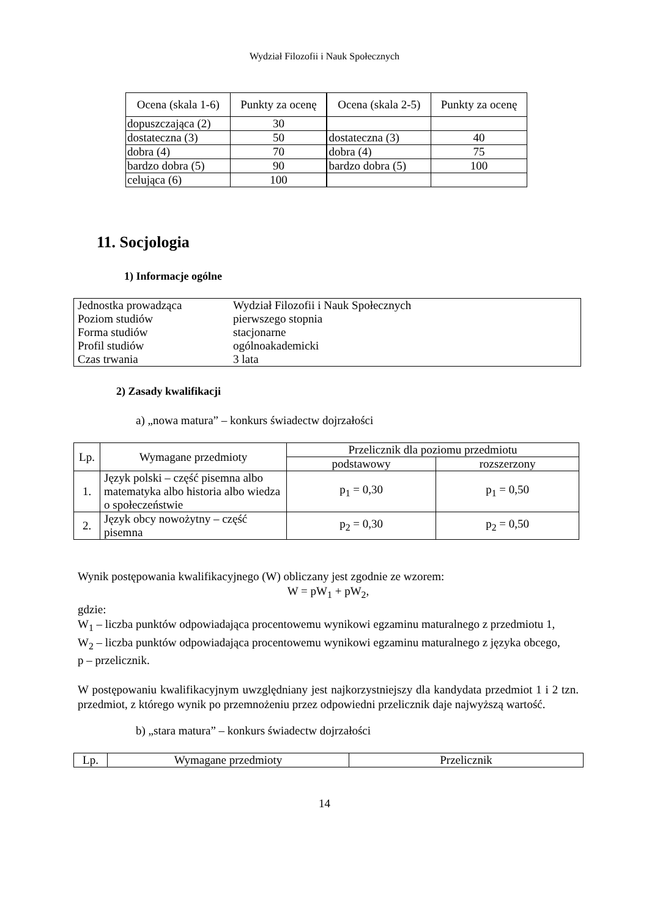Wydział Filozofii i Nauk Społecznych
| Ocena (skala 1-6) | Punkty za ocenę | Ocena (skala 2-5) | Punkty za ocenę |
| --- | --- | --- | --- |
| dopuszczająca (2) | 30 | | |
| dostateczna (3) | 50 | dostateczna (3) | 40 |
| dobra (4) | 70 | dobra (4) | 75 |
| bardzo dobra (5) | 90 | bardzo dobra (5) | 100 |
| celująca (6) | 100 | | |
11. Socjologia
1) Informacje ogólne
| Jednostka prowadząca | Wydział Filozofii i Nauk Społecznych |
| Poziom studiów | pierwszego stopnia |
| Forma studiów | stacjonarne |
| Profil studiów | ogólnoakademicki |
| Czas trwania | 3 lata |
2) Zasady kwalifikacji
a) „nowa matura” – konkurs świadectw dojrzałości
| Lp. | Wymagane przedmioty | Przelicznik dla poziomu przedmiotu | |
| | | podstawowy | rozszerzony |
| 1. | Język polski – część pisemna albo matematyka albo historia albo wiedza o społeczeństwie | p<sub>1</sub> = 0,30 | p<sub>1</sub> = 0,50 |
| 2. | Język obcy nowożytny – część pisemna | p<sub>2</sub> = 0,30 | p<sub>2</sub> = 0,50 |
Wynik postępowania kwalifikacyjnego (W) obliczany jest zgodnie ze wzorem:
W = pW<sub>1</sub> + pW<sub>2</sub>,
gdzie:
W<sub>1</sub> – liczba punktów odpowiadająca procentowemu wynikowi egzaminu maturalnego z przedmiotu 1,
W<sub>2</sub> – liczba punktów odpowiadająca procentowemu wynikowi egzaminu maturalnego z języka obcego,
p – przelicznik.
W postępowaniu kwalifikacyjnym uwzględniany jest najkorzystniejszy dla kandydata przedmiot 1 i 2 tzn. przedmiot, z którego wynik po przemnożeniu przez odpowiedni przelicznik daje najwyższą wartość.
b) „stara matura” – konkurs świadectw dojrzałości
| Lp. | Wymagane przedmioty | Przelicznik |
14